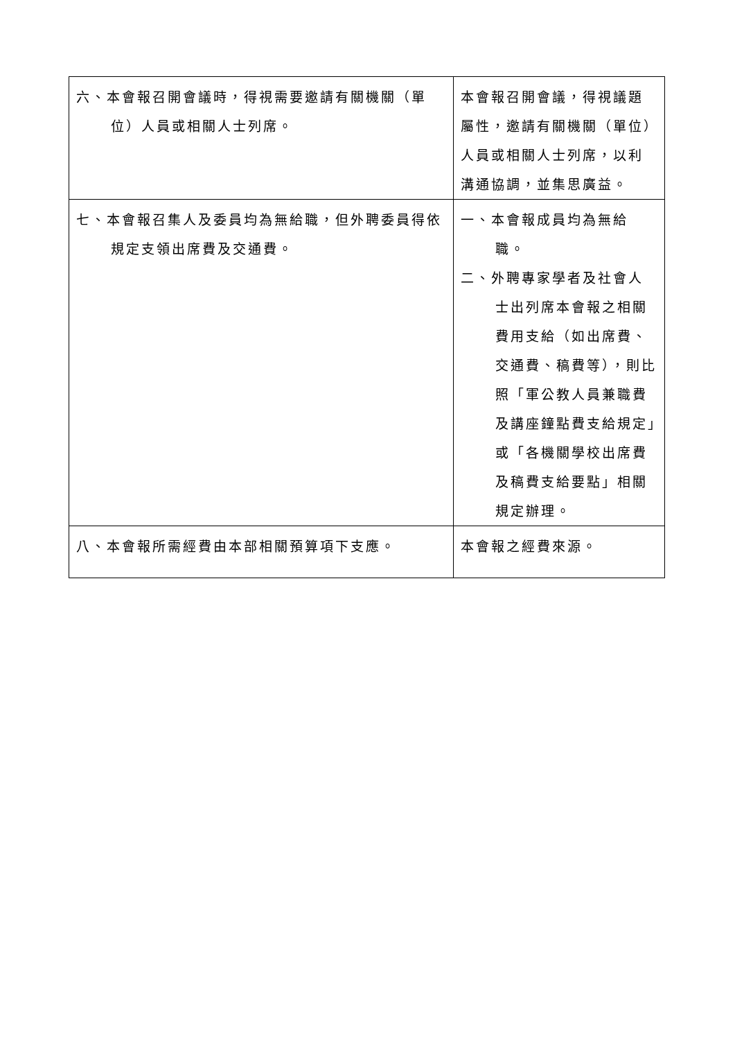| 六、本會報召開會議時，得視需要邀請有關機關（單位）人員或相關人士列席。 | 本會報召開會議，得視議題屬性，邀請有關機關（單位）人員或相關人士列席，以利溝通協調，並集思廣益。 |
| 七、本會報召集人及委員均為無給職，但外聘委員得依規定支領出席費及交通費。 | 一、本會報成員均為無給職。 二、外聘專家學者及社會人士出列席本會報之相關費用支給（如出席費、交通費、稿費等），則比照「軍公教人員兼職費及講座鐘點費支給規定」或「各機關學校出席費及稿費支給要點」相關規定辦理。 |
| 八、本會報所需經費由本部相關預算項下支應。 | 本會報之經費來源。 |